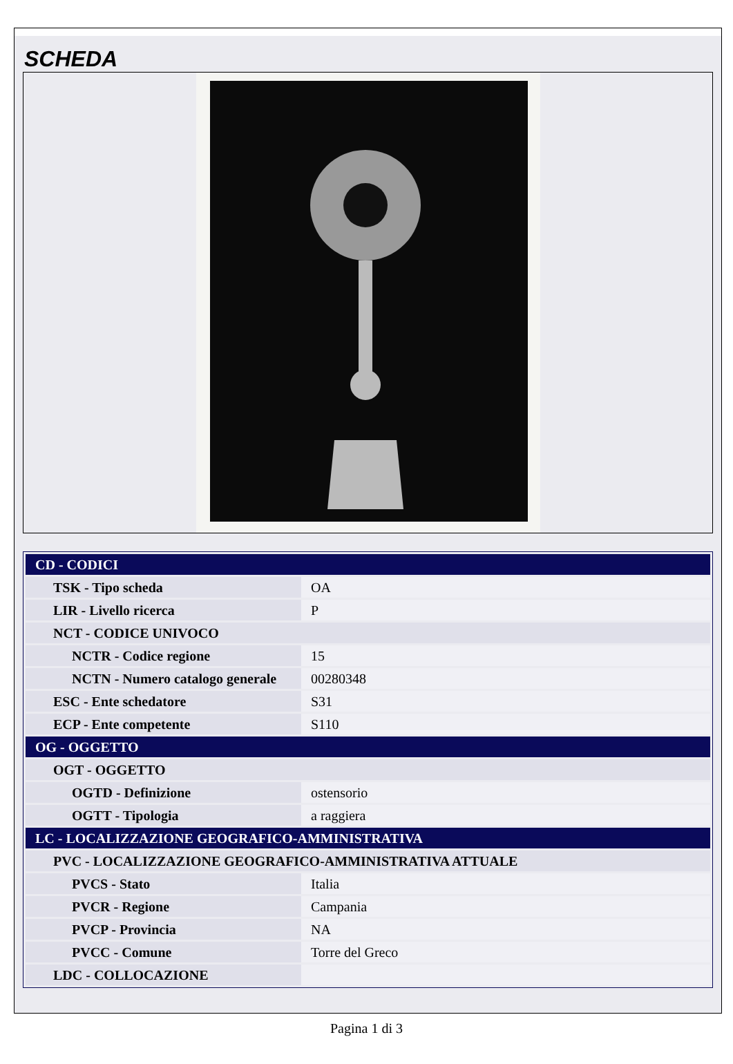SCHEDA
| CD - CODICI | |
| TSK - Tipo scheda | OA |
| LIR - Livello ricerca | P |
| NCT - CODICE UNIVOCO | |
| NCTR - Codice regione | 15 |
| NCTN - Numero catalogo generale | 00280348 |
| ESC - Ente schedatore | S31 |
| ECP - Ente competente | S110 |
| OG - OGGETTO | |
| OGT - OGGETTO | |
| OGTD - Definizione | ostensorio |
| OGTT - Tipologia | a raggiera |
| LC - LOCALIZZAZIONE GEOGRAFICO-AMMINISTRATIVA | |
| PVC - LOCALIZZAZIONE GEOGRAFICO-AMMINISTRATIVA ATTUALE | |
| PVCS - Stato | Italia |
| PVCR - Regione | Campania |
| PVCP - Provincia | NA |
| PVCC - Comune | Torre del Greco |
| LDC - COLLOCAZIONE | |
Pagina 1 di 3